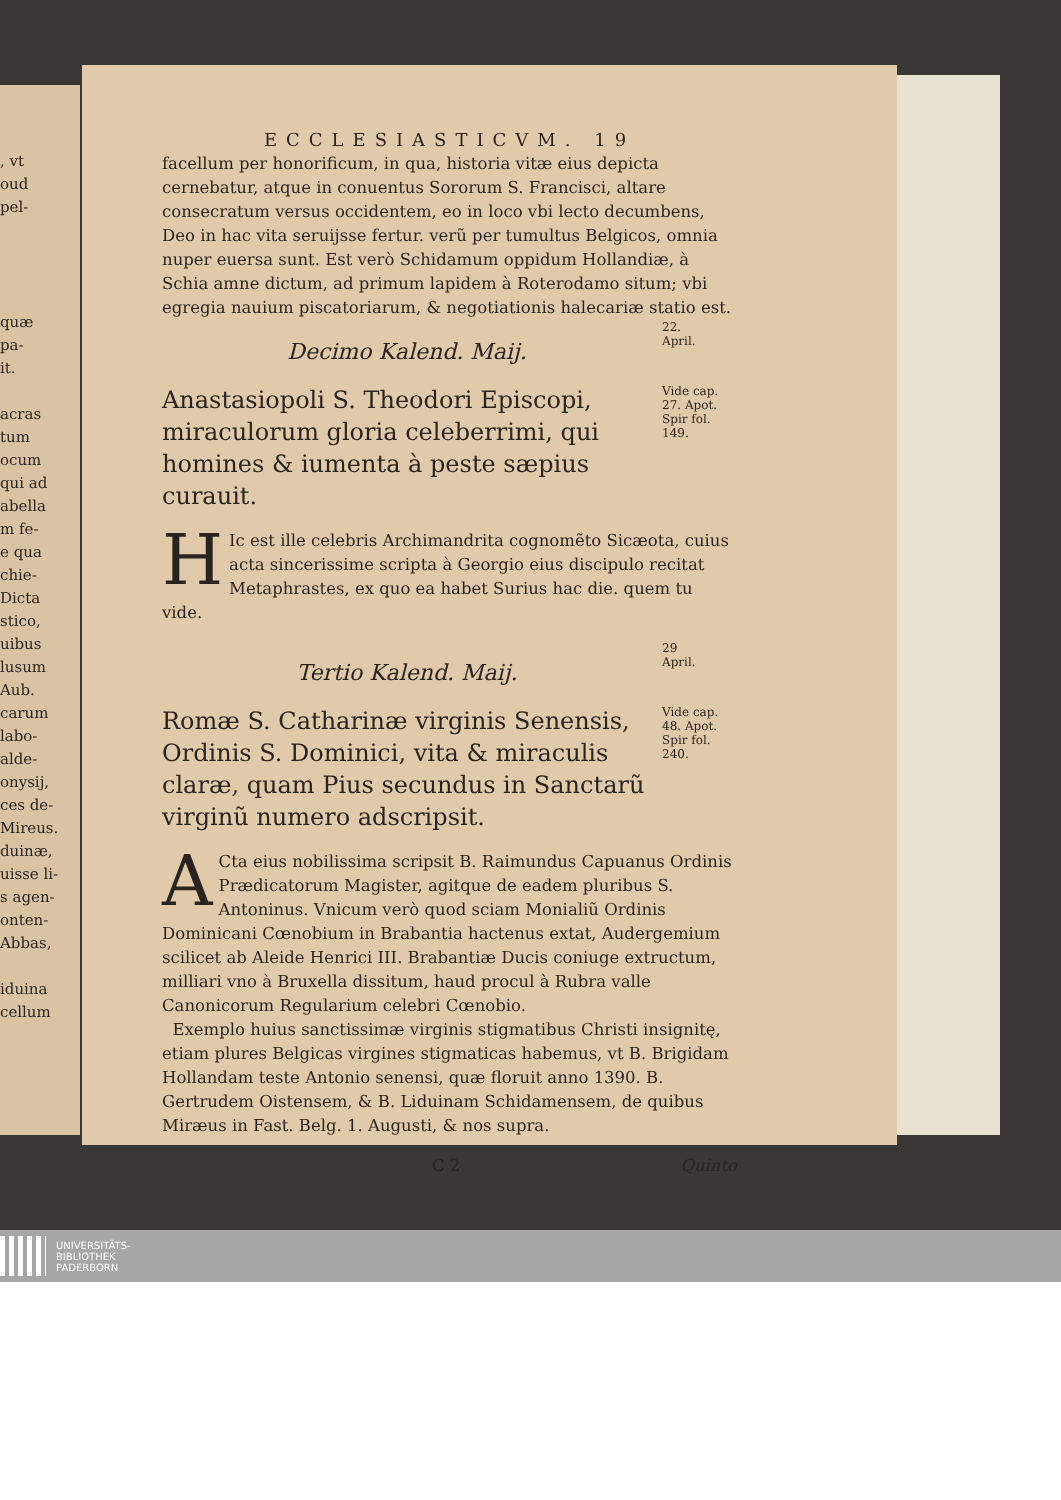, vt
oud
pel-
quæ
pa-
it.
acras
tum
ocum
qui ad
abella
m fe-
e qua
chie-
Dicta
stico,
uibus
lusum
Aub.
carum
labo-
alde-
onysij,
ces de-
Mireus.
duinæ,
uisse li-
s agen-
onten-
Abbas,
iduina
cellum
ECCLESIASTICVM. 19
facellum per honorificum, in qua, historia vitæ eius depicta cernebatur, atque in conuentus Sororum S. Francisci, altare consecratum versus occidentem, eo in loco vbi lecto decumbens, Deo in hac vita seruijsse fertur. verũ per tumultus Belgicos, omnia nuper euersa sunt. Est verò Schidamum oppidum Hollandiæ, à Schia amne dictum, ad primum lapidem à Roterodamo situm; vbi egregia nauium piscatoriarum, & negotiationis halecariæ statio est.
Decimo Kalend. Maij.
22.
April.
Anastasiopoli S. Theodori Episcopi, miraculorum gloria celeberrimi, qui homines & iumenta à peste sæpius curauit.
Vide cap. 27. Apot. Spir fol. 149.
HIc est ille celebris Archimandrita cognomẽto Sicæota, cuius acta sincerissime scripta à Georgio eius discipulo recitat Metaphrastes, ex quo ea habet Surius hac die. quem tu vide.
Tertio Kalend. Maij.
29
April.
Romæ S. Catharinæ virginis Senensis, Ordinis S. Dominici, vita & miraculis claræ, quam Pius secundus in Sanctarũ virginũ numero adscripsit.
Vide cap. 48. Apot. Spir fol. 240.
ACta eius nobilissima scripsit B. Raimundus Capuanus Ordinis Prædicatorum Magister, agitque de eadem pluribus S. Antoninus. Vnicum verò quod sciam Monialiũ Ordinis Dominicani Cœnobium in Brabantia hactenus extat, Audergemium scilicet ab Aleide Henrici III. Brabantiæ Ducis coniuge extructum, milliari vno à Bruxella dissitum, haud procul à Rubra valle Canonicorum Regularium celebri Cœnobio.
Exemplo huius sanctissimæ virginis stigmatibus Christi insignitę, etiam plures Belgicas virgines stigmaticas habemus, vt B. Brigidam Hollandam teste Antonio senensi, quæ floruit anno 1390. B. Gertrudem Oistensem, & B. Liduinam Schidamensem, de quibus Miræus in Fast. Belg. 1. Augusti, & nos supra.
C 2 Quinto
UNIVERSITÄTS-
BIBLIOTHEK
PADERBORN